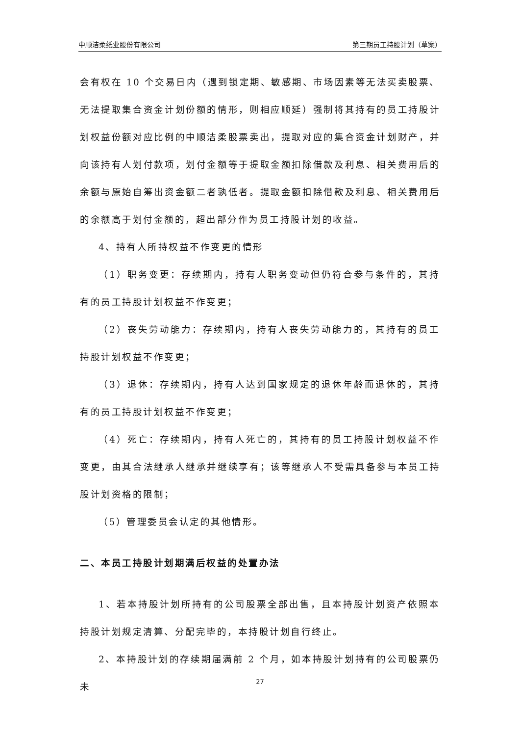中顺洁柔纸业股份有限公司 第三期员工持股计划（草案）
会有权在 10 个交易日内（遇到锁定期、敏感期、市场因素等无法买卖股票、无法提取集合资金计划份额的情形，则相应顺延）强制将其持有的员工持股计划权益份额对应比例的中顺洁柔股票卖出，提取对应的集合资金计划财产，并向该持有人划付款项，划付金额等于提取金额扣除借款及利息、相关费用后的余额与原始自筹出资金额二者孰低者。提取金额扣除借款及利息、相关费用后的余额高于划付金额的，超出部分作为员工持股计划的收益。
4、持有人所持权益不作变更的情形
（1）职务变更：存续期内，持有人职务变动但仍符合参与条件的，其持有的员工持股计划权益不作变更；
（2）丧失劳动能力：存续期内，持有人丧失劳动能力的，其持有的员工持股计划权益不作变更；
（3）退休：存续期内，持有人达到国家规定的退休年龄而退休的，其持有的员工持股计划权益不作变更；
（4）死亡：存续期内，持有人死亡的，其持有的员工持股计划权益不作变更，由其合法继承人继承并继续享有；该等继承人不受需具备参与本员工持股计划资格的限制；
（5）管理委员会认定的其他情形。
二、本员工持股计划期满后权益的处置办法
1、若本持股计划所持有的公司股票全部出售，且本持股计划资产依照本持股计划规定清算、分配完毕的，本持股计划自行终止。
2、本持股计划的存续期届满前 2 个月，如本持股计划持有的公司股票仍未
27